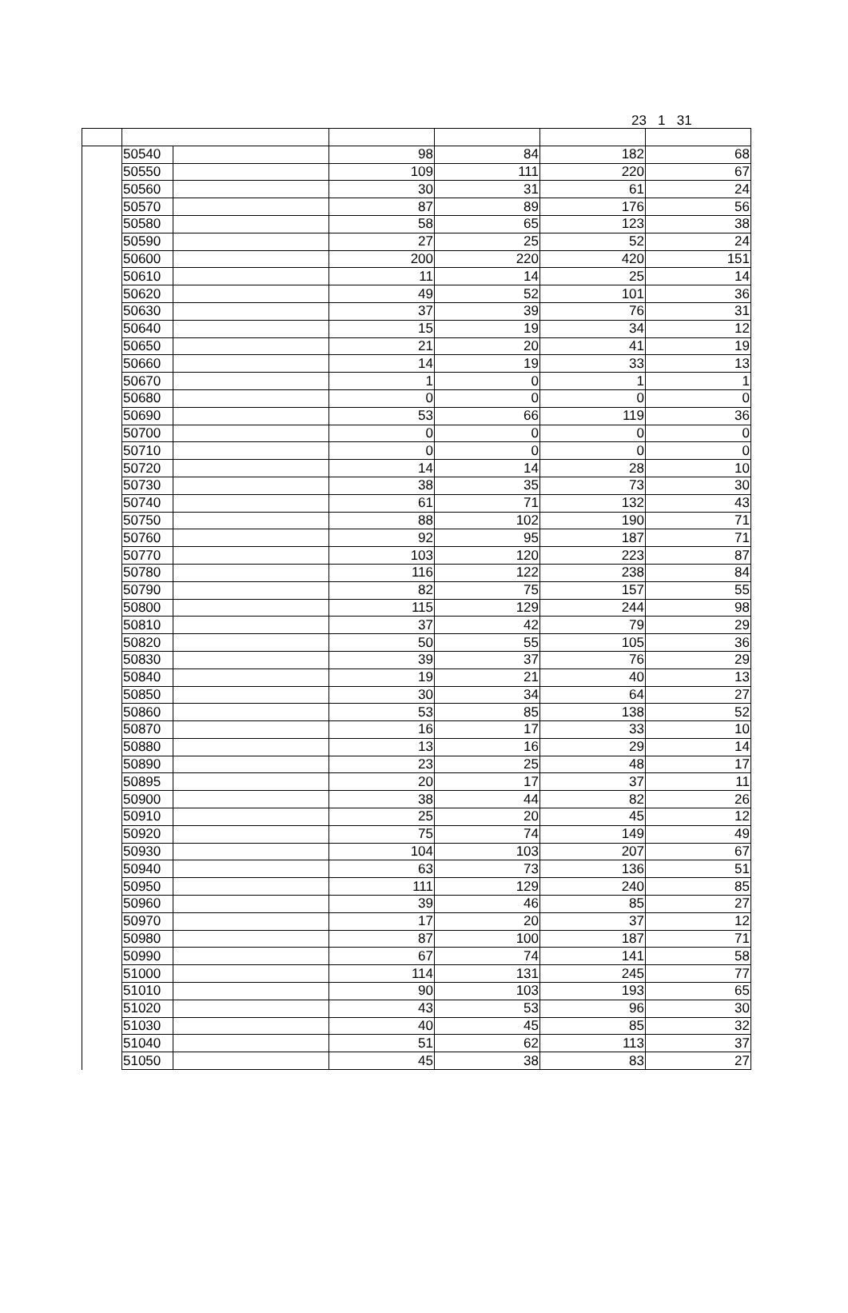23 1 31
| | 50540 | | 98 | 84 | 182 | 68 |
| | 50550 | | 109 | 111 | 220 | 67 |
| | 50560 | | 30 | 31 | 61 | 24 |
| | 50570 | | 87 | 89 | 176 | 56 |
| | 50580 | | 58 | 65 | 123 | 38 |
| | 50590 | | 27 | 25 | 52 | 24 |
| | 50600 | | 200 | 220 | 420 | 151 |
| | 50610 | | 11 | 14 | 25 | 14 |
| | 50620 | | 49 | 52 | 101 | 36 |
| | 50630 | | 37 | 39 | 76 | 31 |
| | 50640 | | 15 | 19 | 34 | 12 |
| | 50650 | | 21 | 20 | 41 | 19 |
| | 50660 | | 14 | 19 | 33 | 13 |
| | 50670 | | 1 | 0 | 1 | 1 |
| | 50680 | | 0 | 0 | 0 | 0 |
| | 50690 | | 53 | 66 | 119 | 36 |
| | 50700 | | 0 | 0 | 0 | 0 |
| | 50710 | | 0 | 0 | 0 | 0 |
| | 50720 | | 14 | 14 | 28 | 10 |
| | 50730 | | 38 | 35 | 73 | 30 |
| | 50740 | | 61 | 71 | 132 | 43 |
| | 50750 | | 88 | 102 | 190 | 71 |
| | 50760 | | 92 | 95 | 187 | 71 |
| | 50770 | | 103 | 120 | 223 | 87 |
| | 50780 | | 116 | 122 | 238 | 84 |
| | 50790 | | 82 | 75 | 157 | 55 |
| | 50800 | | 115 | 129 | 244 | 98 |
| | 50810 | | 37 | 42 | 79 | 29 |
| | 50820 | | 50 | 55 | 105 | 36 |
| | 50830 | | 39 | 37 | 76 | 29 |
| | 50840 | | 19 | 21 | 40 | 13 |
| | 50850 | | 30 | 34 | 64 | 27 |
| | 50860 | | 53 | 85 | 138 | 52 |
| | 50870 | | 16 | 17 | 33 | 10 |
| | 50880 | | 13 | 16 | 29 | 14 |
| | 50890 | | 23 | 25 | 48 | 17 |
| | 50895 | | 20 | 17 | 37 | 11 |
| | 50900 | | 38 | 44 | 82 | 26 |
| | 50910 | | 25 | 20 | 45 | 12 |
| | 50920 | | 75 | 74 | 149 | 49 |
| | 50930 | | 104 | 103 | 207 | 67 |
| | 50940 | | 63 | 73 | 136 | 51 |
| | 50950 | | 111 | 129 | 240 | 85 |
| | 50960 | | 39 | 46 | 85 | 27 |
| | 50970 | | 17 | 20 | 37 | 12 |
| | 50980 | | 87 | 100 | 187 | 71 |
| | 50990 | | 67 | 74 | 141 | 58 |
| | 51000 | | 114 | 131 | 245 | 77 |
| | 51010 | | 90 | 103 | 193 | 65 |
| | 51020 | | 43 | 53 | 96 | 30 |
| | 51030 | | 40 | 45 | 85 | 32 |
| | 51040 | | 51 | 62 | 113 | 37 |
| | 51050 | | 45 | 38 | 83 | 27 |